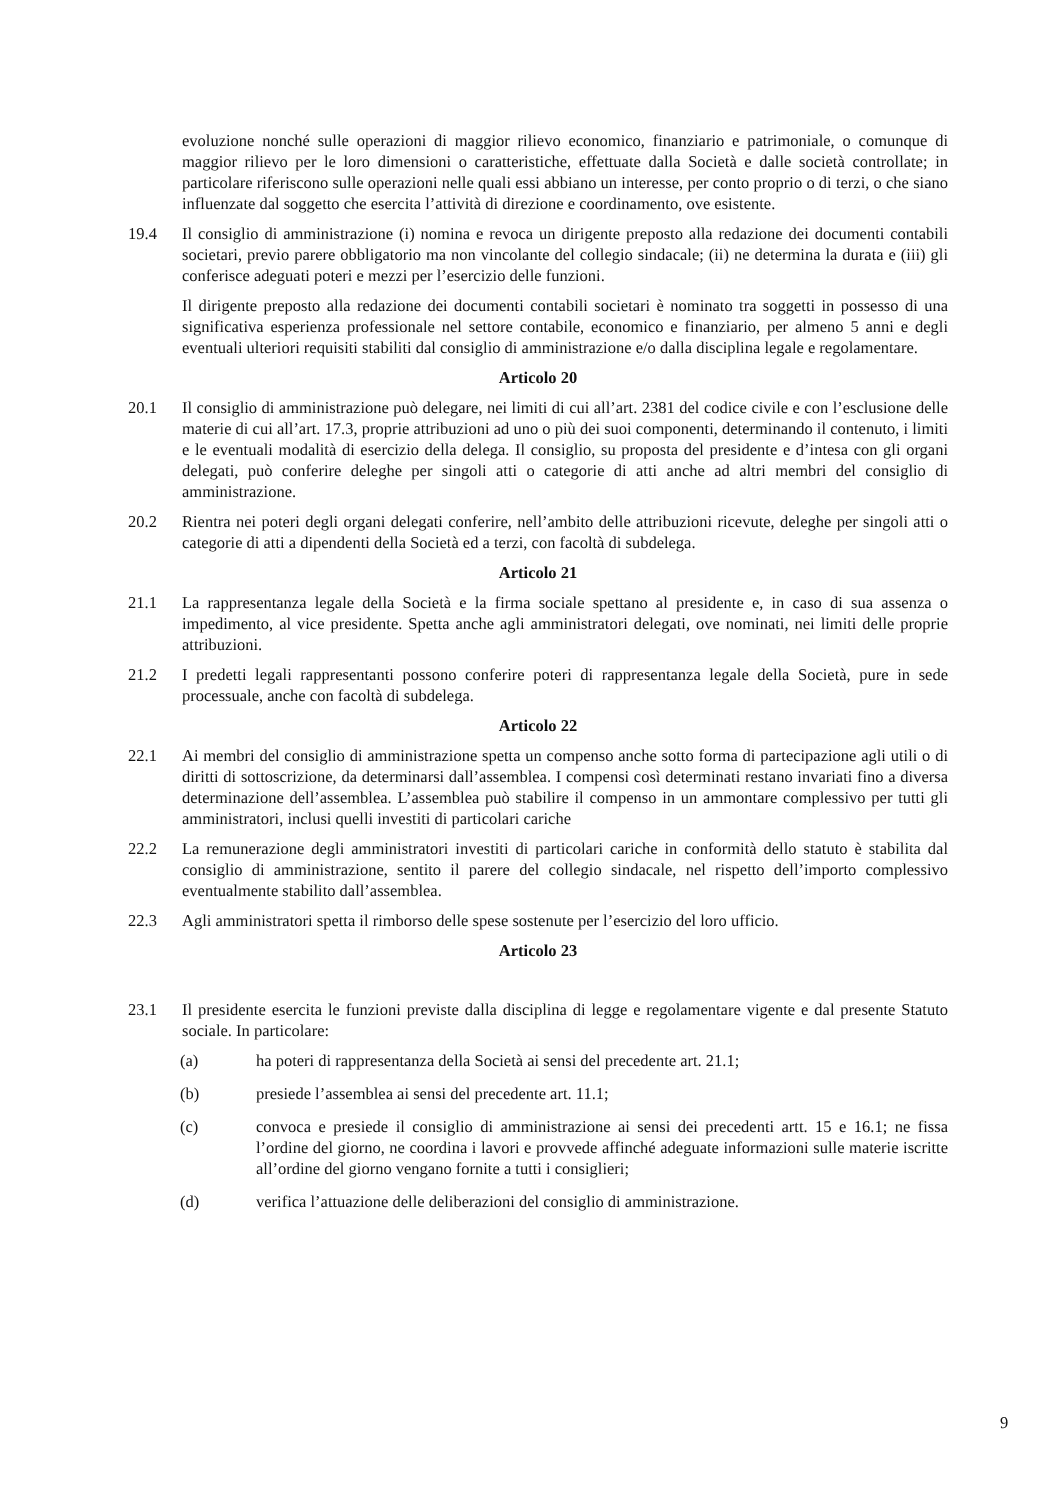evoluzione nonché sulle operazioni di maggior rilievo economico, finanziario e patrimoniale, o comunque di maggior rilievo per le loro dimensioni o caratteristiche, effettuate dalla Società e dalle società controllate; in particolare riferiscono sulle operazioni nelle quali essi abbiano un interesse, per conto proprio o di terzi, o che siano influenzate dal soggetto che esercita l’attività di direzione e coordinamento, ove esistente.
19.4 Il consiglio di amministrazione (i) nomina e revoca un dirigente preposto alla redazione dei documenti contabili societari, previo parere obbligatorio ma non vincolante del collegio sindacale; (ii) ne determina la durata e (iii) gli conferisce adeguati poteri e mezzi per l’esercizio delle funzioni.
Il dirigente preposto alla redazione dei documenti contabili societari è nominato tra soggetti in possesso di una significativa esperienza professionale nel settore contabile, economico e finanziario, per almeno 5 anni e degli eventuali ulteriori requisiti stabiliti dal consiglio di amministrazione e/o dalla disciplina legale e regolamentare.
Articolo 20
20.1 Il consiglio di amministrazione può delegare, nei limiti di cui all’art. 2381 del codice civile e con l’esclusione delle materie di cui all’art. 17.3, proprie attribuzioni ad uno o più dei suoi componenti, determinando il contenuto, i limiti e le eventuali modalità di esercizio della delega. Il consiglio, su proposta del presidente e d’intesa con gli organi delegati, può conferire deleghe per singoli atti o categorie di atti anche ad altri membri del consiglio di amministrazione.
20.2 Rientra nei poteri degli organi delegati conferire, nell’ambito delle attribuzioni ricevute, deleghe per singoli atti o categorie di atti a dipendenti della Società ed a terzi, con facoltà di subdelega.
Articolo 21
21.1 La rappresentanza legale della Società e la firma sociale spettano al presidente e, in caso di sua assenza o impedimento, al vice presidente. Spetta anche agli amministratori delegati, ove nominati, nei limiti delle proprie attribuzioni.
21.2 I predetti legali rappresentanti possono conferire poteri di rappresentanza legale della Società, pure in sede processuale, anche con facoltà di subdelega.
Articolo 22
22.1 Ai membri del consiglio di amministrazione spetta un compenso anche sotto forma di partecipazione agli utili o di diritti di sottoscrizione, da determinarsi dall’assemblea. I compensi così determinati restano invariati fino a diversa determinazione dell’assemblea. L’assemblea può stabilire il compenso in un ammontare complessivo per tutti gli amministratori, inclusi quelli investiti di particolari cariche
22.2 La remunerazione degli amministratori investiti di particolari cariche in conformità dello statuto è stabilita dal consiglio di amministrazione, sentito il parere del collegio sindacale, nel rispetto dell’importo complessivo eventualmente stabilito dall’assemblea.
22.3 Agli amministratori spetta il rimborso delle spese sostenute per l’esercizio del loro ufficio.
Articolo 23
23.1 Il presidente esercita le funzioni previste dalla disciplina di legge e regolamentare vigente e dal presente Statuto sociale. In particolare:
(a) ha poteri di rappresentanza della Società ai sensi del precedente art. 21.1;
(b) presiede l’assemblea ai sensi del precedente art. 11.1;
(c) convoca e presiede il consiglio di amministrazione ai sensi dei precedenti artt. 15 e 16.1; ne fissa l’ordine del giorno, ne coordina i lavori e provvede affinché adeguate informazioni sulle materie iscritte all’ordine del giorno vengano fornite a tutti i consiglieri;
(d) verifica l’attuazione delle deliberazioni del consiglio di amministrazione.
9